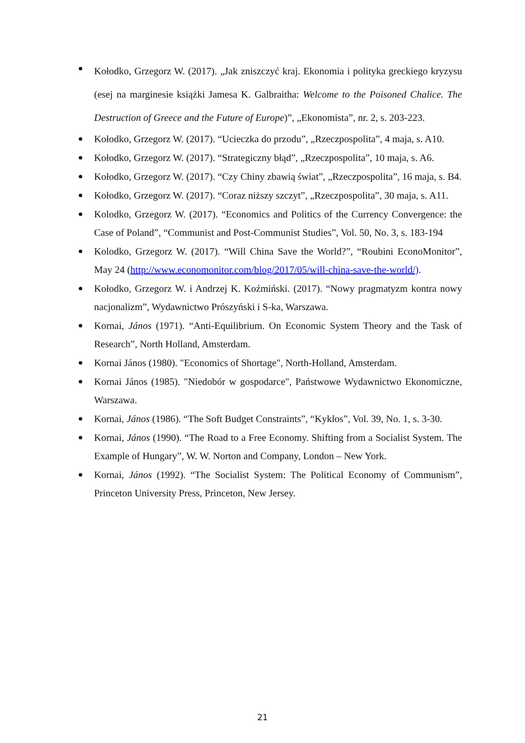Kołodko, Grzegorz W. (2017). „Jak zniszczyć kraj. Ekonomia i polityka greckiego kryzysu (esej na marginesie książki Jamesa K. Galbraitha: Welcome to the Poisoned Chalice. The Destruction of Greece and the Future of Europe)”, „Ekonomista”, nr. 2, s. 203-223.
Kołodko, Grzegorz W. (2017). “Ucieczka do przodu”, „Rzeczpospolita”, 4 maja, s. A10.
Kołodko, Grzegorz W. (2017). “Strategiczny błąd”, „Rzeczpospolita”, 10 maja, s. A6.
Kołodko, Grzegorz W. (2017). “Czy Chiny zbawią świat”, „Rzeczpospolita”, 16 maja, s. B4.
Kołodko, Grzegorz W. (2017). “Coraz niższy szczyt”, „Rzeczpospolita”, 30 maja, s. A11.
Kolodko, Grzegorz W. (2017). “Economics and Politics of the Currency Convergence: the Case of Poland”, “Communist and Post-Communist Studies”, Vol. 50, No. 3, s. 183-194
Kolodko, Grzegorz W. (2017). “Will China Save the World?”, “Roubini EconoMonitor”, May 24 (http://www.economonitor.com/blog/2017/05/will-china-save-the-world/).
Kołodko, Grzegorz W. i Andrzej K. Koźmiński. (2017). “Nowy pragmatyzm kontra nowy nacjonalizm”, Wydawnictwo Prószyński i S-ka, Warszawa.
Kornai, János (1971). “Anti-Equilibrium. On Economic System Theory and the Task of Research”, North Holland, Amsterdam.
Kornai János (1980). "Economics of Shortage", North-Holland, Amsterdam.
Kornai János (1985). "Niedobór w gospodarce", Państwowe Wydawnictwo Ekonomiczne, Warszawa.
Kornai, János (1986). “The Soft Budget Constraints”, “Kyklos”, Vol. 39, No. 1, s. 3-30.
Kornai, János (1990). “The Road to a Free Economy. Shifting from a Socialist System. The Example of Hungary”, W. W. Norton and Company, London – New York.
Kornai, János (1992). “The Socialist System: The Political Economy of Communism”, Princeton University Press, Princeton, New Jersey.
21